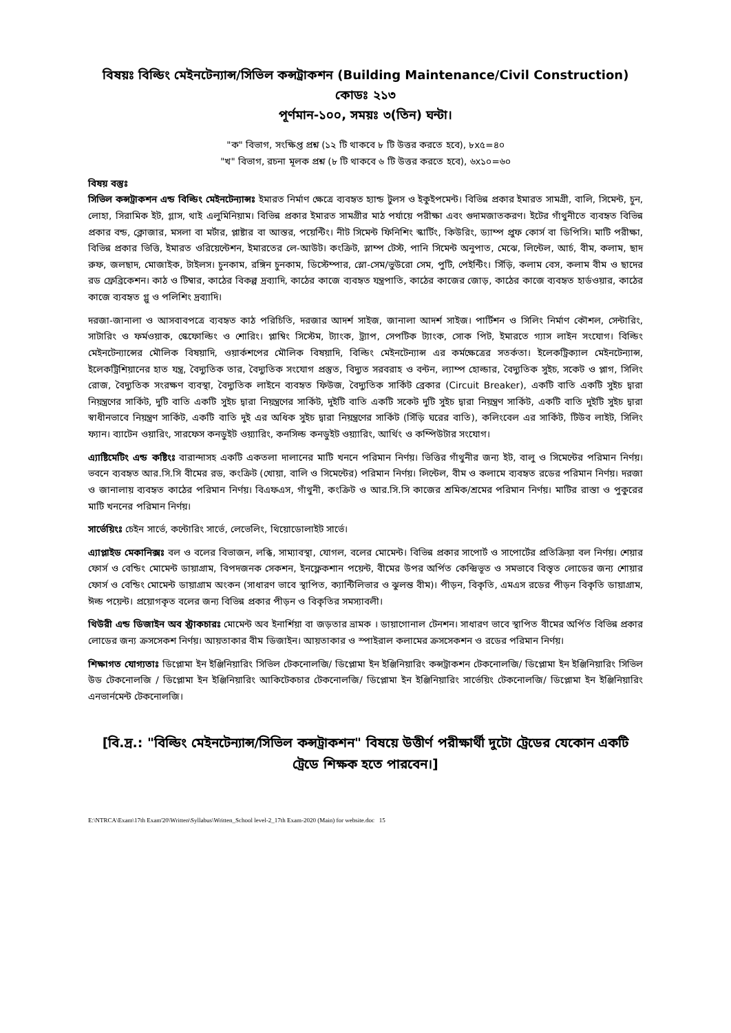বিষয়ঃ বিল্ডিং মেইনটেন্যান্স/সিভিল কন্সট্রাকশন (Building Maintenance/Civil Construction)
কোডঃ ২১৩
পূর্ণমান-১০০, সময়ঃ ৩(তিন) ঘন্টা।
"ক" বিভাগ, সংক্ষিপ্ত প্রশ্ন (১২ টি থাকবে ৮ টি উত্তর করতে হবে), ৮x৫=৪০
"খ" বিভাগ, রচনা মূলক প্রশ্ন (৮ টি থাকবে ৬ টি উত্তর করতে হবে), ৬x১০=৬০
বিষয় বস্তুঃ
সিভিল কন্সট্রাকশন এন্ড বিল্ডিং মেইনটেন্যান্সঃ ইমারত নির্মাণ ক্ষেত্রে ব্যবহৃত হ্যান্ড টুলস ও ইকুইপমেন্ট। বিভিন্ন প্রকার ইমারত সামগ্রী, বালি, সিমেন্ট, চুন, লোহা, সিরামিক ইট, গ্লাস, থাই এলুমিনিয়াম। বিভিন্ন প্রকার ইমারত সামগ্রীর মাঠ পর্যায়ে পরীক্ষা এবং গুদামজাতকরণ। ইটের গাঁথুনীতে ব্যবহৃত বিভিন্ন প্রকার বন্ড, ক্লোজার, মসলা বা মর্টার, প্লাষ্টার বা আস্তর, পয়েন্টিং। নীট সিমেন্ট ফিনিশিং স্কার্টিং, কিউরিং, ড্যাম্প প্রুফ কোর্স বা ডিপিসি। মাটি পরীক্ষা, বিভিন্ন প্রকার ভিত্তি, ইমারত ওরিয়েন্টেশন, ইমারতের লে-আউট। কংক্রিট, স্লাম্প টেস্ট, পানি সিমেন্ট অনুপাত, মেঝে, লিন্টেল, আর্চ, বীম, কলাম, ছাদ রুফ, জলছাদ, মোজাইক, টাইলস। চুনকাম, রঙ্গিন চুনকাম, ডিস্টেম্পার, স্লো-সেম/ভুউরো সেম, পুটি, পেইন্টিং। সিঁড়ি, কলাম বেস, কলাম বীম ও ছাদের রড ফ্রেব্রিকেশন। কাঠ ও টিম্বার, কাঠের বিকল্প দ্রব্যাদি, কাঠের কাজে ব্যবহৃত যন্ত্রপাতি, কাঠের কাজের জোড়, কাঠের কাজে ব্যবহৃত হার্ডওয়ার, কাঠের কাজে ব্যবহৃত গ্লু ও পলিশিং দ্রব্যাদি।
দরজা-জানালা ও আসবাবপত্রে ব্যবহৃত কাঠ পরিচিতি, দরজার আদর্শ সাইজ, জানালা আদর্শ সাইজ। পার্টিশন ও সিলিং নির্মাণ কৌশল, সেন্টারিং, সাটারিং ও ফর্মওয়াক, স্কেফোল্ডিং ও শোরিং। প্লাম্বিং সিস্টেম, ট্যাংক, ট্র্যাপ, সেপটিক ট্যাংক, সোক পিট, ইমারতে গ্যাস লাইন সংযোগ। বিল্ডিং মেইনটেন্যান্সের মৌলিক বিষয়াদি, ওয়ার্কশপের মৌলিক বিষয়াদি, বিল্ডিং মেইনটেন্যান্স এর কর্মক্ষেত্রের সতর্কতা। ইলেকট্রিক্যাল মেইনটেন্যান্স, ইলেকট্রিশিয়ানের হাত যন্ত্র, বৈদ্যুতিক তার, বৈদ্যুতিক সংযোগ প্রস্তুত, বিদ্যুত সরবরাহ ও বন্টন, ল্যাম্প হোল্ডার, বৈদ্যুতিক সুইচ, সকেট ও প্লাগ, সিলিং রোজ, বৈদ্যুতিক সংরক্ষণ ব্যবস্থা, বৈদ্যুতিক লাইনে ব্যবহৃত ফিউজ, বৈদ্যুতিক সার্কিট ব্রেকার (Circuit Breaker), একটি বাতি একটি সুইচ দ্বারা নিয়ন্ত্রণের সার্কিট, দুটি বাতি একটি সুইচ দ্বারা নিয়ন্ত্রণের সার্কিট, দুইটি বাতি একটি সকেট দুটি সুইচ দ্বারা নিয়ন্ত্রণ সার্কিট, একটি বাতি দুইটি সুইচ দ্বারা স্বাধীনভাবে নিয়ন্ত্রণ সার্কিট, একটি বাতি দুই এর অধিক সুইচ দ্বারা নিয়ন্ত্রণের সার্কিট (সিঁড়ি ঘরের বাতি), কলিংবেল এর সার্কিট, টিউব লাইট, সিলিং ফ্যান। ব্যাটেন ওয়ারিং, সারফেস কনডুইট ওয়্যারিং, কনসিল্ড কনডুইট ওয়্যারিং, আর্থিং ও কম্পিউটার সংযোগ।
এ্যাষ্টিমেটিং এন্ড কষ্টিংঃ বারান্দাসহ একটি একতলা দালানের মাটি খননে পরিমান নির্ণয়। ভিত্তির গাঁথুনীর জন্য ইট, বালু ও সিমেন্টের পরিমান নির্ণয়। ভবনে ব্যবহৃত আর.সি.সি বীমের রড, কংক্রিট (খোয়া, বালি ও সিমেন্টের) পরিমান নির্ণয়। লিন্টেল, বীম ও কলামে ব্যবহৃত রডের পরিমান নির্ণয়। দরজা ও জানালায় ব্যবহৃত কাঠের পরিমান নির্ণয়। বিএফএস, গাঁথুনী, কংক্রিট ও আর.সি.সি কাজের শ্রমিক/শ্রমের পরিমান নির্ণয়। মাটির রাস্তা ও পুকুরের মাটি খননের পরিমান নির্ণয়।
সার্ভেয়িংঃ চেইন সার্ভে, কন্টোরিং সার্ভে, লেভেলিং, থিয়োডোলাইট সার্ভে।
এ্যাপ্লাইড মেকানিক্সঃ বল ও বলের বিভাজন, লব্ধি, সাম্যাবস্থা, যোগল, বলের মোমেন্ট। বিভিন্ন প্রকার সাপোর্ট ও সাপোর্টের প্রতিক্রিয়া বল নির্ণয়। শেয়ার ফোর্স ও বেন্ডিং মোমেন্ট ডায়াগ্রাম, বিপদজনক সেকশন, ইনফ্লেকশান পয়েন্ট, বীমের উপর অর্পিত কেন্দ্রিভূত ও সমভাবে বিস্তৃত লোডের জন্য শোয়ার ফোর্স ও বেন্ডিং মোমেন্ট ডায়াগ্রাম অংকন (সাধারণ ভাবে স্থাপিত, ক্যান্টিলিভার ও ঝুলন্ত বীম)। পীড়ন, বিকৃতি, এমএস রডের পীড়ন বিকৃতি ডায়াগ্রাম, ঈল্ড পয়েন্ট। প্রয়োগকৃত বলের জন্য বিভিন্ন প্রকার পীড়ন ও বিকৃতির সমস্যাবলী।
থিউরী এন্ড ডিজাইন অব স্ট্রাকচারঃ মোমেন্ট অব ইনার্শিয়া বা জড়তার ভ্রামক । ডায়াগোনাল টেনশন। সাধারণ ভাবে স্থাপিত বীমের অর্পিত বিভিন্ন প্রকার লোডের জন্য ক্রসসেকশ নির্ণয়। আয়তাকার বীম ডিজাইন। আয়তাকার ও স্পাইরাল কলামের ক্রসসেকশন ও রডের পরিমান নির্ণয়।
শিক্ষাগত যোগ্যতাঃ ডিপ্লোমা ইন ইঞ্জিনিয়ারিং সিভিল টেকনোলজি/ ডিপ্লোমা ইন ইঞ্জিনিয়ারিং কন্সট্রাকশন টেকনোলজি/ ডিপ্লোমা ইন ইঞ্জিনিয়ারিং সিভিল উড টেকনোলজি / ডিপ্লোমা ইন ইঞ্জিনিয়ারিং আকিটেকচার টেকনোলজি/ ডিপ্লোমা ইন ইঞ্জিনিয়ারিং সার্ভেয়িং টেকনোলজি/ ডিপ্লোমা ইন ইঞ্জিনিয়ারিং এনভার্নমেন্ট টেকনোলজি।
[বি.দ্র.: "বিল্ডিং মেইনটেন্যান্স/সিভিল কন্সট্রাকশন" বিষয়ে উত্তীর্ণ পরীক্ষার্থী দুটো ট্রেডের যেকোন একটি ট্রেডে শিক্ষক হতে পারবেন।]
E:\NTRCA\Exam\17th Exam'20\Written\Syllabus\Written_School level-2_17th Exam-2020 (Main) for website.doc 15